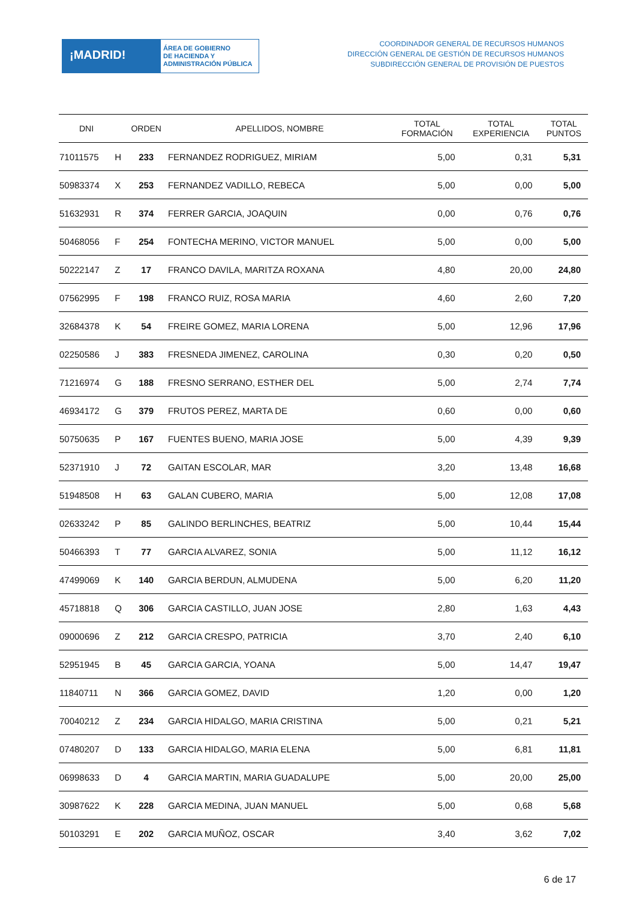¡MADRID!
ÁREA DE GOBIERNO
DE HACIENDA Y
ADMINISTRACIÓN PÚBLICA
COORDINADOR GENERAL DE RECURSOS HUMANOS
DIRECCIÓN GENERAL DE GESTIÓN DE RECURSOS HUMANOS
SUBDIRECCIÓN GENERAL DE PROVISIÓN DE PUESTOS
| DNI | | ORDEN | APELLIDOS, NOMBRE | TOTAL FORMACIÓN | TOTAL EXPERIENCIA | TOTAL PUNTOS |
| --- | --- | --- | --- | --- | --- | --- |
| 71011575 | H | 233 | FERNANDEZ RODRIGUEZ, MIRIAM | 5,00 | 0,31 | 5,31 |
| 50983374 | X | 253 | FERNANDEZ VADILLO, REBECA | 5,00 | 0,00 | 5,00 |
| 51632931 | R | 374 | FERRER GARCIA, JOAQUIN | 0,00 | 0,76 | 0,76 |
| 50468056 | F | 254 | FONTECHA MERINO, VICTOR MANUEL | 5,00 | 0,00 | 5,00 |
| 50222147 | Z | 17 | FRANCO DAVILA, MARITZA ROXANA | 4,80 | 20,00 | 24,80 |
| 07562995 | F | 198 | FRANCO RUIZ, ROSA MARIA | 4,60 | 2,60 | 7,20 |
| 32684378 | K | 54 | FREIRE GOMEZ, MARIA LORENA | 5,00 | 12,96 | 17,96 |
| 02250586 | J | 383 | FRESNEDA JIMENEZ, CAROLINA | 0,30 | 0,20 | 0,50 |
| 71216974 | G | 188 | FRESNO SERRANO, ESTHER DEL | 5,00 | 2,74 | 7,74 |
| 46934172 | G | 379 | FRUTOS PEREZ, MARTA DE | 0,60 | 0,00 | 0,60 |
| 50750635 | P | 167 | FUENTES BUENO, MARIA JOSE | 5,00 | 4,39 | 9,39 |
| 52371910 | J | 72 | GAITAN ESCOLAR, MAR | 3,20 | 13,48 | 16,68 |
| 51948508 | H | 63 | GALAN CUBERO, MARIA | 5,00 | 12,08 | 17,08 |
| 02633242 | P | 85 | GALINDO BERLINCHES, BEATRIZ | 5,00 | 10,44 | 15,44 |
| 50466393 | T | 77 | GARCIA ALVAREZ, SONIA | 5,00 | 11,12 | 16,12 |
| 47499069 | K | 140 | GARCIA BERDUN, ALMUDENA | 5,00 | 6,20 | 11,20 |
| 45718818 | Q | 306 | GARCIA CASTILLO, JUAN JOSE | 2,80 | 1,63 | 4,43 |
| 09000696 | Z | 212 | GARCIA CRESPO, PATRICIA | 3,70 | 2,40 | 6,10 |
| 52951945 | B | 45 | GARCIA GARCIA, YOANA | 5,00 | 14,47 | 19,47 |
| 11840711 | N | 366 | GARCIA GOMEZ, DAVID | 1,20 | 0,00 | 1,20 |
| 70040212 | Z | 234 | GARCIA HIDALGO, MARIA CRISTINA | 5,00 | 0,21 | 5,21 |
| 07480207 | D | 133 | GARCIA HIDALGO, MARIA ELENA | 5,00 | 6,81 | 11,81 |
| 06998633 | D | 4 | GARCIA MARTIN, MARIA GUADALUPE | 5,00 | 20,00 | 25,00 |
| 30987622 | K | 228 | GARCIA MEDINA, JUAN MANUEL | 5,00 | 0,68 | 5,68 |
| 50103291 | E | 202 | GARCIA MUÑOZ, OSCAR | 3,40 | 3,62 | 7,02 |
6 de 17